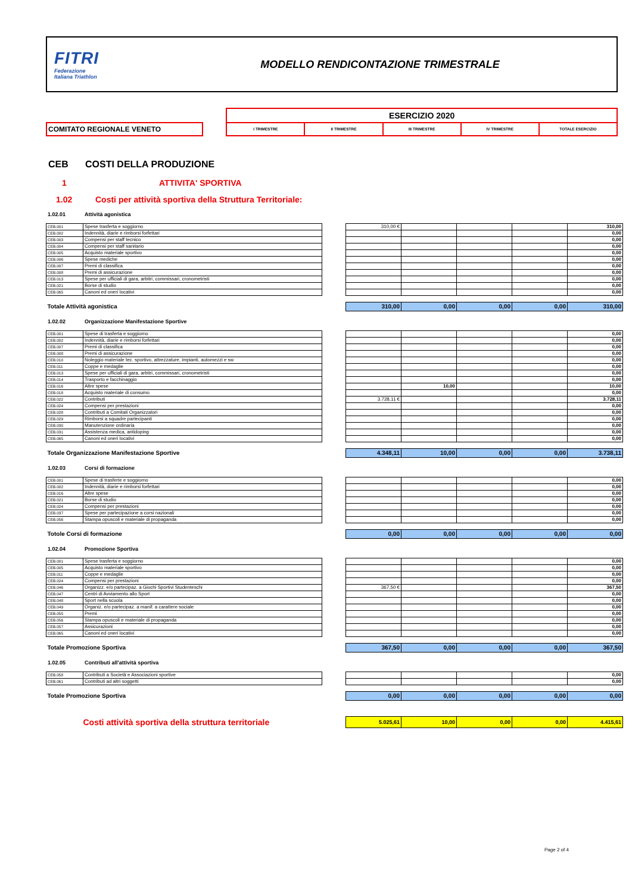FITRI
Federazione
Italiana Triathlon
MODELLO RENDICONTAZIONE TRIMESTRALE
| | | ESERCIZIO 2020 | | | | |
| COMITATO REGIONALE VENETO | | I TRIMESTRE | II TRIMESTRE | III TRIMESTRE | IV TRIMESTRE | TOTALE ESERCIZIO |
CEB COSTI DELLA PRODUZIONE
1 ATTIVITA' SPORTIVA
1.02 Costi per attività sportiva della Struttura Territoriale:
1.02.01 Attività agonistica
| CEB.001 | Spese trasferta e soggiorno | | 310,00 € | | | | 310,00 |
| CEB.002 | Indennità, diarie e rimborsi forfettari | | | | | | 0,00 |
| CEB.003 | Compensi per staff tecnico | | | | | | 0,00 |
| CEB.004 | Compensi per staff sanitario | | | | | | 0,00 |
| CEB.005 | Acquisto materiale sportivo | | | | | | 0,00 |
| CEB.006 | Spese mediche | | | | | | 0,00 |
| CEB.007 | Premi di classifica | | | | | | 0,00 |
| CEB.008 | Premi di assicurazione | | | | | | 0,00 |
| CEB.013 | Spese per ufficiali di gara, arbitri, commissari, cronometristi | | | | | | 0,00 |
| CEB.021 | Borse di studio | | | | | | 0,00 |
| CEB.065 | Canoni ed oneri locativi | | | | | | 0,00 |
| Totale Attività agonistica | | | 310,00 | 0,00 | 0,00 | 0,00 | 310,00 |
1.02.02 Organizzazione Manifestazione Sportive
| CEB.001 | Spese di trasferta e soggiorno | | | | | | 0,00 |
| CEB.002 | Indennità, diarie e rimborsi forfettari | | | | | | 0,00 |
| CEB.007 | Premi di classifica | | | | | | 0,00 |
| CEB.008 | Premi di assicurazione | | | | | | 0,00 |
| CEB.010 | Noleggio materiale tec. sportivo, attrezzature, impianti, automezzi e sw | | | | | | 0,00 |
| CEB.011 | Coppe e medaglie | | | | | | 0,00 |
| CEB.013 | Spese per ufficiali di gara, arbitri, commissari, cronometristi | | | | | | 0,00 |
| CEB.014 | Trasporto e facchinaggio | | | | | | 0,00 |
| CEB.016 | Altre spese | | | 10,00 | | | 10,00 |
| CEB.018 | Acquisto materiale di consumo | | | | | | 0,00 |
| CEB.022 | Contributi | | 3.728,11 € | | | | 3.728,11 |
| CEB.024 | Compensi per prestazioni | | | | | | 0,00 |
| CEB.028 | Contributi a Comitati Organizzatori | | | | | | 0,00 |
| CEB.029 | Rimborsi a squadre partecipanti | | | | | | 0,00 |
| CEB.030 | Manutenzione ordinaria | | | | | | 0,00 |
| CEB.031 | Assistenza medica, antidoping | | | | | | 0,00 |
| CEB.065 | Canoni ed oneri locativi | | | | | | 0,00 |
| Totale Organizzazione Manifestazione Sportive | | | 4.348,11 | 10,00 | 0,00 | 0,00 | 3.738,11 |
1.02.03 Corsi di formazione
| CEB.001 | Spese di trasferte e soggiorno | | | | | | 0,00 |
| CEB.002 | Indennità, diarie e rimborsi forfettari | | | | | | 0,00 |
| CEB.016 | Altre spese | | | | | | 0,00 |
| CEB.021 | Borse di studio | | | | | | 0,00 |
| CEB.024 | Compensi per prestazioni | | | | | | 0,00 |
| CEB.037 | Spese per partecipazione a corsi nazionali | | | | | | 0,00 |
| CEB.056 | Stampa opuscoli e materiale di propaganda | | | | | | 0,00 |
| Totole Corsi di formazione | | | 0,00 | 0,00 | 0,00 | 0,00 | 0,00 |
1.02.04 Promozione Sportiva
| CEB.001 | Spese trasferta e soggiorno | | | | | | 0,00 |
| CEB.005 | Acquisto materiale sportivo | | | | | | 0,00 |
| CEB.011 | Coppe e medaglie | | | | | | 0,00 |
| CEB.024 | Compensi per prestazioni | | | | | | 0,00 |
| CEB.046 | Organizz. e/o partecipaz. a Giochi Sportivi Studenteschi | | 367,50 € | | | | 367,50 |
| CEB.047 | Centri di Avviamento allo Sport | | | | | | 0,00 |
| CEB.048 | Sport nella scuola | | | | | | 0,00 |
| CEB.049 | Organiz. e/o partecipaz. a manif. a carattere sociale | | | | | | 0,00 |
| CEB.055 | Premi | | | | | | 0,00 |
| CEB.056 | Stampa opuscoli e materiale di propaganda | | | | | | 0,00 |
| CEB.057 | Assicurazioni | | | | | | 0,00 |
| CEB.065 | Canoni ed oneri locativi | | | | | | 0,00 |
| Totale Promozione Sportiva | | | 367,50 | 0,00 | 0,00 | 0,00 | 367,50 |
1.02.05 Contributi all'attività sportiva
| CEB.058 | Contributi a Società e Associazioni sportive | | | | | | 0,00 |
| CEB.061 | Contributi ad altri soggetti | | | | | | 0,00 |
| Totale Promozione Sportiva | | | 0,00 | 0,00 | 0,00 | 0,00 | 0,00 |
| Costi attività sportiva della struttura territoriale | | | 5.025,61 | 10,00 | 0,00 | 0,00 | 4.415,61 |
Page 2 of 4